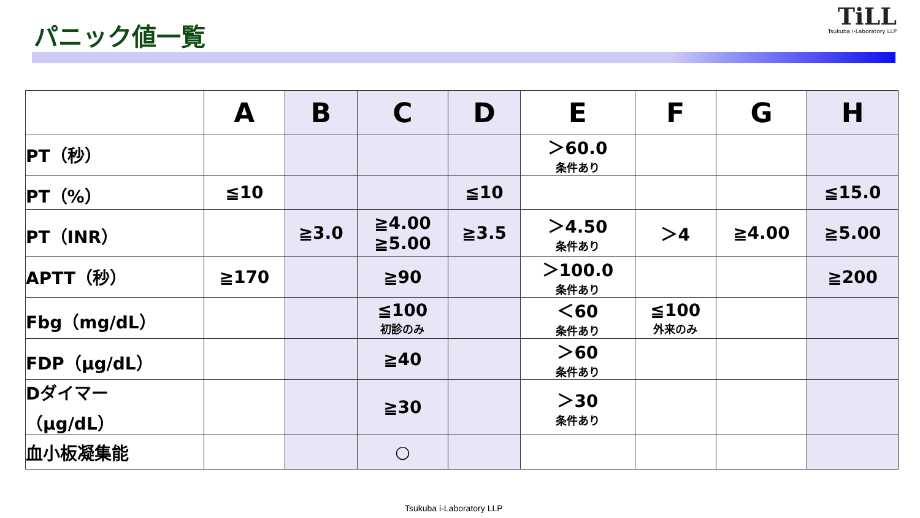パニック値一覧
TiLL
Tsukuba i-Laboratory LLP
| | A | B | C | D | E | F | G | H |
| --- | --- | --- | --- | --- | --- | --- | --- | --- |
| PT（秒） | | | | | ＞60.0 条件あり | | | |
| PT（%） | ≦10 | | | ≦10 | | | | ≦15.0 |
| PT（INR） | | ≧3.0 | ≧4.00 ≧5.00 | ≧3.5 | ＞4.50 条件あり | ＞4 | ≧4.00 | ≧5.00 |
| APTT（秒） | ≧170 | | ≧90 | | ＞100.0 条件あり | | | ≧200 |
| Fbg（mg/dL） | | | ≦100 初診のみ | | ＜60 条件あり | ≦100 外来のみ | | |
| FDP（μg/dL） | | | ≧40 | | ＞60 条件あり | | | |
| Dダイマー （μg/dL） | | | ≧30 | | ＞30 条件あり | | | |
| 血小板凝集能 | | | ○ | | | | | |
Tsukuba i-Laboratory LLP